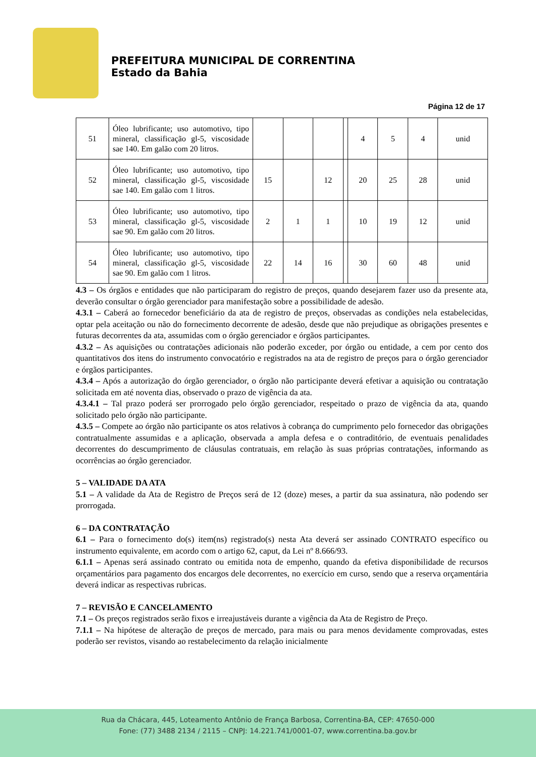PREFEITURA MUNICIPAL DE CORRENTINA
Estado da Bahia
Página 12 de 17
| 51 | Óleo lubrificante; uso automotivo, tipo mineral, classificação gl-5, viscosidade sae 140. Em galão com 20 litros. | | | | | 4 | 5 | 4 | unid |
| 52 | Óleo lubrificante; uso automotivo, tipo mineral, classificação gl-5, viscosidade sae 140. Em galão com 1 litros. | 15 | | 12 | | 20 | 25 | 28 | unid |
| 53 | Óleo lubrificante; uso automotivo, tipo mineral, classificação gl-5, viscosidade sae 90. Em galão com 20 litros. | 2 | 1 | 1 | | 10 | 19 | 12 | unid |
| 54 | Óleo lubrificante; uso automotivo, tipo mineral, classificação gl-5, viscosidade sae 90. Em galão com 1 litros. | 22 | 14 | 16 | | 30 | 60 | 48 | unid |
4.3 – Os órgãos e entidades que não participaram do registro de preços, quando desejarem fazer uso da presente ata, deverão consultar o órgão gerenciador para manifestação sobre a possibilidade de adesão.
4.3.1 – Caberá ao fornecedor beneficiário da ata de registro de preços, observadas as condições nela estabelecidas, optar pela aceitação ou não do fornecimento decorrente de adesão, desde que não prejudique as obrigações presentes e futuras decorrentes da ata, assumidas com o órgão gerenciador e órgãos participantes.
4.3.2 – As aquisições ou contratações adicionais não poderão exceder, por órgão ou entidade, a cem por cento dos quantitativos dos itens do instrumento convocatório e registrados na ata de registro de preços para o órgão gerenciador e órgãos participantes.
4.3.4 – Após a autorização do órgão gerenciador, o órgão não participante deverá efetivar a aquisição ou contratação solicitada em até noventa dias, observado o prazo de vigência da ata.
4.3.4.1 – Tal prazo poderá ser prorrogado pelo órgão gerenciador, respeitado o prazo de vigência da ata, quando solicitado pelo órgão não participante.
4.3.5 – Compete ao órgão não participante os atos relativos à cobrança do cumprimento pelo fornecedor das obrigações contratualmente assumidas e a aplicação, observada a ampla defesa e o contraditório, de eventuais penalidades decorrentes do descumprimento de cláusulas contratuais, em relação às suas próprias contratações, informando as ocorrências ao órgão gerenciador.
5 – VALIDADE DA ATA
5.1 – A validade da Ata de Registro de Preços será de 12 (doze) meses, a partir da sua assinatura, não podendo ser prorrogada.
6 – DA CONTRATAÇÃO
6.1 – Para o fornecimento do(s) item(ns) registrado(s) nesta Ata deverá ser assinado CONTRATO específico ou instrumento equivalente, em acordo com o artigo 62, caput, da Lei nº 8.666/93.
6.1.1 – Apenas será assinado contrato ou emitida nota de empenho, quando da efetiva disponibilidade de recursos orçamentários para pagamento dos encargos dele decorrentes, no exercício em curso, sendo que a reserva orçamentária deverá indicar as respectivas rubricas.
7 – REVISÃO E CANCELAMENTO
7.1 – Os preços registrados serão fixos e irreajustáveis durante a vigência da Ata de Registro de Preço.
7.1.1 – Na hipótese de alteração de preços de mercado, para mais ou para menos devidamente comprovadas, estes poderão ser revistos, visando ao restabelecimento da relação inicialmente
Rua da Chácara, 445, Loteamento Antônio de França Barbosa, Correntina-BA, CEP: 47650-000
Fone: (77) 3488 2134 / 2115 – CNPJ: 14.221.741/0001-07, www.correntina.ba.gov.br